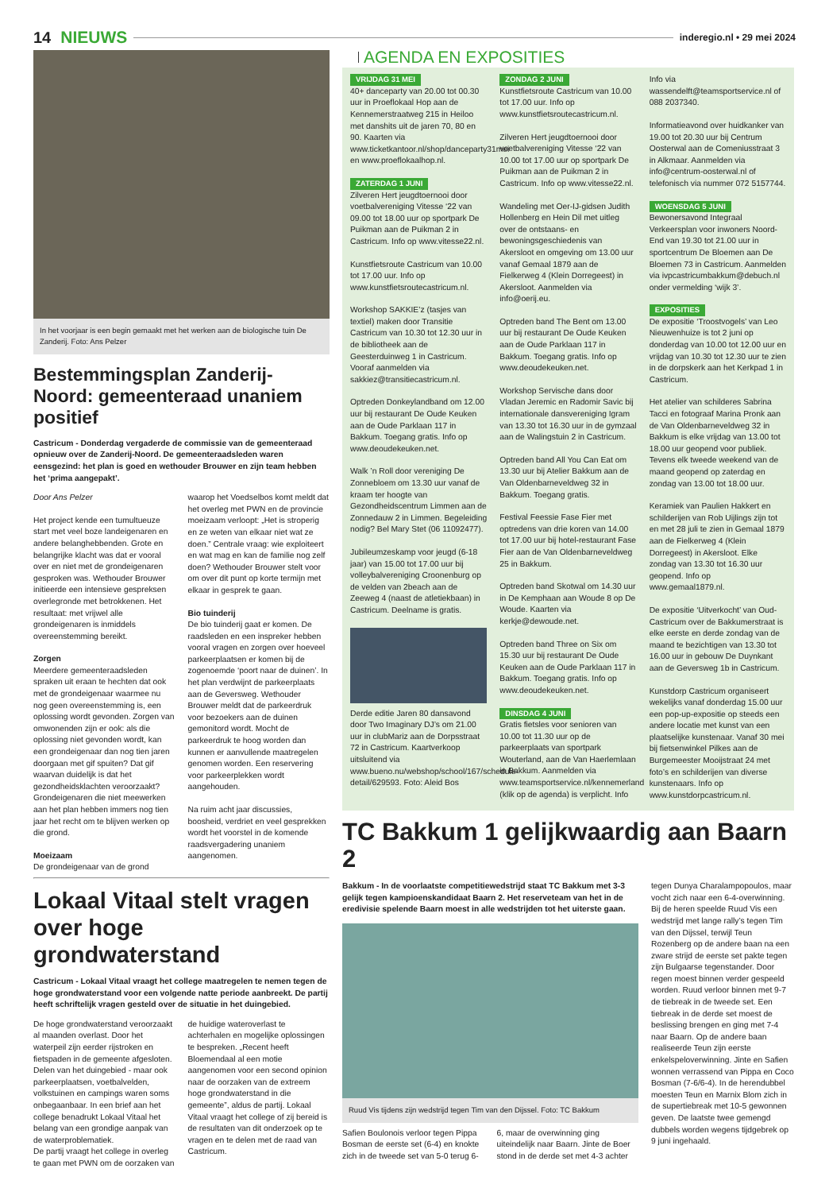14 NIEUWS inderegio.nl • 29 mei 2024
In het voorjaar is een begin gemaakt met het werken aan de biologische tuin De Zanderij. Foto: Ans Pelzer
Bestemmingsplan Zanderij-Noord: gemeenteraad unaniem positief
Castricum - Donderdag vergaderde de commissie van de gemeenteraad opnieuw over de Zanderij-Noord. De gemeenteraadsleden waren eensgezind: het plan is goed en wethouder Brouwer en zijn team hebben het ‘prima aangepakt’.
Door Ans Pelzer
Het project kende een tumultueuze start met veel boze landeigenaren en andere belanghebbenden. Grote en belangrijke klacht was dat er vooral over en niet met de grondeigenaren gesproken was. Wethouder Brouwer initieerde een intensieve gespreksen overlegronde met betrokkenen. Het resultaat: met vrijwel alle grondeigenaren is inmiddels overeenstemming bereikt.
Zorgen
Meerdere gemeenteraadsleden spraken uit eraan te hechten dat ook met de grondeigenaar waarmee nu nog geen overeenstemming is, een oplossing wordt gevonden. Zorgen van omwonenden zijn er ook: als die oplossing niet gevonden wordt, kan een grondeigenaar dan nog tien jaren doorgaan met gif spuiten? Dat gif waarvan duidelijk is dat het gezondheidsklachten veroorzaakt? Grondeigenaren die niet meewerken aan het plan hebben immers nog tien jaar het recht om te blijven werken op die grond.
Moeizaam
De grondeigenaar van de grond waarop het Voedselbos komt meldt dat het overleg met PWN en de provincie moeizaam verloopt: „Het is stroperig en ze weten van elkaar niet wat ze doen.” Centrale vraag: wie exploiteert en wat mag en kan de familie nog zelf doen? Wethouder Brouwer stelt voor om over dit punt op korte termijn met elkaar in gesprek te gaan.
Bio tuinderij
De bio tuinderij gaat er komen. De raadsleden en een inspreker hebben vooral vragen en zorgen over hoeveel parkeerplaatsen er komen bij de zogenoemde ‘poort naar de duinen’. In het plan verdwijnt de parkeerplaats aan de Geversweg. Wethouder Brouwer meldt dat de parkeerdruk voor bezoekers aan de duinen gemonitord wordt. Mocht de parkeerdruk te hoog worden dan kunnen er aanvullende maatregelen genomen worden. Een reservering voor parkeerplekken wordt aangehouden.
Na ruim acht jaar discussies, boosheid, verdriet en veel gesprekken wordt het voorstel in de komende raadsvergadering unaniem aangenomen.
Lokaal Vitaal stelt vragen over hoge grondwaterstand
Castricum - Lokaal Vitaal vraagt het college maatregelen te nemen tegen de hoge grondwaterstand voor een volgende natte periode aanbreekt. De partij heeft schriftelijk vragen gesteld over de situatie in het duingebied.
De hoge grondwaterstand veroorzaakt al maanden overlast. Door het waterpeil zijn eerder rijstroken en fietspaden in de gemeente afgesloten. Delen van het duingebied - maar ook parkeerplaatsen, voetbalvelden, volkstuinen en campings waren soms onbegaanbaar. In een brief aan het college benadrukt Lokaal Vitaal het belang van een grondige aanpak van de waterproblematiek.
De partij vraagt het college in overleg te gaan met PWN om de oorzaken van de huidige wateroverlast te achterhalen en mogelijke oplossingen te bespreken. „Recent heeft Bloemendaal al een motie aangenomen voor een second opinion naar de oorzaken van de extreem hoge grondwaterstand in die gemeente”, aldus de partij. Lokaal Vitaal vraagt het college of zij bereid is de resultaten van dit onderzoek op te vragen en te delen met de raad van Castricum.
AGENDA EN EXPOSITIES
VRIJDAG 31 MEI
40+ danceparty van 20.00 tot 00.30 uur in Proeflokaal Hop aan de Kennemerstraatweg 215 in Heiloo met danshits uit de jaren 70, 80 en 90. Kaarten via www.ticketkantoor.nl/shop/danceparty31mei en www.proeflokaalhop.nl.
ZATERDAG 1 JUNI
Zilveren Hert jeugdtoernooi door voetbalvereniging Vitesse ‘22 van 09.00 tot 18.00 uur op sportpark De Puikman aan de Puikman 2 in Castricum. Info op www.vitesse22.nl.
Kunstfietsroute Castricum van 10.00 tot 17.00 uur. Info op www.kunstfietsroutecastricum.nl.
Workshop SAKKIE’z (tasjes van textiel) maken door Transitie Castricum van 10.30 tot 12.30 uur in de bibliotheek aan de Geesterduinweg 1 in Castricum. Vooraf aanmelden via sakkiez@transitiecastricum.nl.
Optreden Donkeylandband om 12.00 uur bij restaurant De Oude Keuken aan de Oude Parklaan 117 in Bakkum. Toegang gratis. Info op www.deoudekeuken.net.
Walk ’n Roll door vereniging De Zonnebloem om 13.30 uur vanaf de kraam ter hoogte van Gezondheidscentrum Limmen aan de Zonnedauw 2 in Limmen. Begeleiding nodig? Bel Mary Stet (06 11092477).
Jubileumzeskamp voor jeugd (6-18 jaar) van 15.00 tot 17.00 uur bij volleybalvereniging Croonenburg op de velden van 2beach aan de Zeeweg 4 (naast de atletiekbaan) in Castricum. Deelname is gratis.
Derde editie Jaren 80 dansavond door Two Imaginary DJ’s om 21.00 uur in clubMariz aan de Dorpsstraat 72 in Castricum. Kaartverkoop uitsluitend via www.bueno.nu/webshop/school/167/schedule-detail/629593. Foto: Aleid Bos
ZONDAG 2 JUNI
Kunstfietsroute Castricum van 10.00 tot 17.00 uur. Info op www.kunstfietsroutecastricum.nl.
Zilveren Hert jeugdtoernooi door voetbalvereniging Vitesse ‘22 van 10.00 tot 17.00 uur op sportpark De Puikman aan de Puikman 2 in Castricum. Info op www.vitesse22.nl.
Wandeling met Oer-IJ-gidsen Judith Hollenberg en Hein Dil met uitleg over de ontstaans- en bewoningsgeschiedenis van Akersloot en omgeving om 13.00 uur vanaf Gemaal 1879 aan de Fielkerweg 4 (Klein Dorregeest) in Akersloot. Aanmelden via info@oerij.eu.
Optreden band The Bent om 13.00 uur bij restaurant De Oude Keuken aan de Oude Parklaan 117 in Bakkum. Toegang gratis. Info op www.deoudekeuken.net.
Workshop Servische dans door Vladan Jeremic en Radomir Savic bij internationale dansvereniging Igram van 13.30 tot 16.30 uur in de gymzaal aan de Walingstuin 2 in Castricum.
Optreden band All You Can Eat om 13.30 uur bij Atelier Bakkum aan de Van Oldenbarneveldweg 32 in Bakkum. Toegang gratis.
Festival Feessie Fase Fier met optredens van drie koren van 14.00 tot 17.00 uur bij hotel-restaurant Fase Fier aan de Van Oldenbarneveldweg 25 in Bakkum.
Optreden band Skotwal om 14.30 uur in De Kemphaan aan Woude 8 op De Woude. Kaarten via kerkje@dewoude.net.
Optreden band Three on Six om 15.30 uur bij restaurant De Oude Keuken aan de Oude Parklaan 117 in Bakkum. Toegang gratis. Info op www.deoudekeuken.net.
DINSDAG 4 JUNI
Gratis fietsles voor senioren van 10.00 tot 11.30 uur op de parkeerplaats van sportpark Wouterland, aan de Van Haerlemlaan in Bakkum. Aanmelden via www.teamsportservice.nl/kennemerland (klik op de agenda) is verplicht. Info Info via wassendelft@teamsportservice.nl of 088 2037340.
Informatieavond over huidkanker van 19.00 tot 20.30 uur bij Centrum Oosterwal aan de Comeniusstraat 3 in Alkmaar. Aanmelden via info@centrum-oosterwal.nl of telefonisch via nummer 072 5157744.
WOENSDAG 5 JUNI
Bewonersavond Integraal Verkeersplan voor inwoners Noord-End van 19.30 tot 21.00 uur in sportcentrum De Bloemen aan De Bloemen 73 in Castricum. Aanmelden via ivpcastricumbakkum@debuch.nl onder vermelding ‘wijk 3’.
EXPOSITIES
De expositie ‘Troostvogels’ van Leo Nieuwenhuize is tot 2 juni op donderdag van 10.00 tot 12.00 uur en vrijdag van 10.30 tot 12.30 uur te zien in de dorpskerk aan het Kerkpad 1 in Castricum.
Het atelier van schilderes Sabrina Tacci en fotograaf Marina Pronk aan de Van Oldenbarneveldweg 32 in Bakkum is elke vrijdag van 13.00 tot 18.00 uur geopend voor publiek. Tevens elk tweede weekend van de maand geopend op zaterdag en zondag van 13.00 tot 18.00 uur.
Keramiek van Paulien Hakkert en schilderijen van Rob Uijlings zijn tot en met 28 juli te zien in Gemaal 1879 aan de Fielkerweg 4 (Klein Dorregeest) in Akersloot. Elke zondag van 13.30 tot 16.30 uur geopend. Info op www.gemaal1879.nl.
De expositie ‘Uitverkocht’ van Oud-Castricum over de Bakkumerstraat is elke eerste en derde zondag van de maand te bezichtigen van 13.30 tot 16.00 uur in gebouw De Duynkant aan de Geversweg 1b in Castricum.
Kunstdorp Castricum organiseert wekelijks vanaf donderdag 15.00 uur een pop-up-expositie op steeds een andere locatie met kunst van een plaatselijke kunstenaar. Vanaf 30 mei bij fietsenwinkel Pilkes aan de Burgemeester Mooijstraat 24 met foto’s en schilderijen van diverse kunstenaars. Info op www.kunstdorpcastricum.nl.
TC Bakkum 1 gelijkwaardig aan Baarn 2
Bakkum - In de voorlaatste competitiewedstrijd staat TC Bakkum met 3-3 gelijk tegen kampioenskandidaat Baarn 2. Het reserveteam van het in de eredivisie spelende Baarn moest in alle wedstrijden tot het uiterste gaan.
Ruud Vis tijdens zijn wedstrijd tegen Tim van den Dijssel. Foto: TC Bakkum
Safien Boulonois verloor tegen Pippa Bosman de eerste set (6-4) en knokte zich in de tweede set van 5-0 terug 6-6, maar de overwinning ging uiteindelijk naar Baarn. Jinte de Boer stond in de derde set met 4-3 achter
tegen Dunya Charalampopoulos, maar vocht zich naar een 6-4-overwinning. Bij de heren speelde Ruud Vis een wedstrijd met lange rally’s tegen Tim van den Dijssel, terwijl Teun Rozenberg op de andere baan na een zware strijd de eerste set pakte tegen zijn Bulgaarse tegenstander. Door regen moest binnen verder gespeeld worden. Ruud verloor binnen met 9-7 de tiebreak in de tweede set. Een tiebreak in de derde set moest de beslissing brengen en ging met 7-4 naar Baarn. Op de andere baan realiseerde Teun zijn eerste enkelspeloverwinning. Jinte en Safien wonnen verrassend van Pippa en Coco Bosman (7-6/6-4). In de herendubbel moesten Teun en Marnix Blom zich in de supertiebreak met 10-5 gewonnen geven. De laatste twee gemengd dubbels worden wegens tijdgebrek op 9 juni ingehaald.